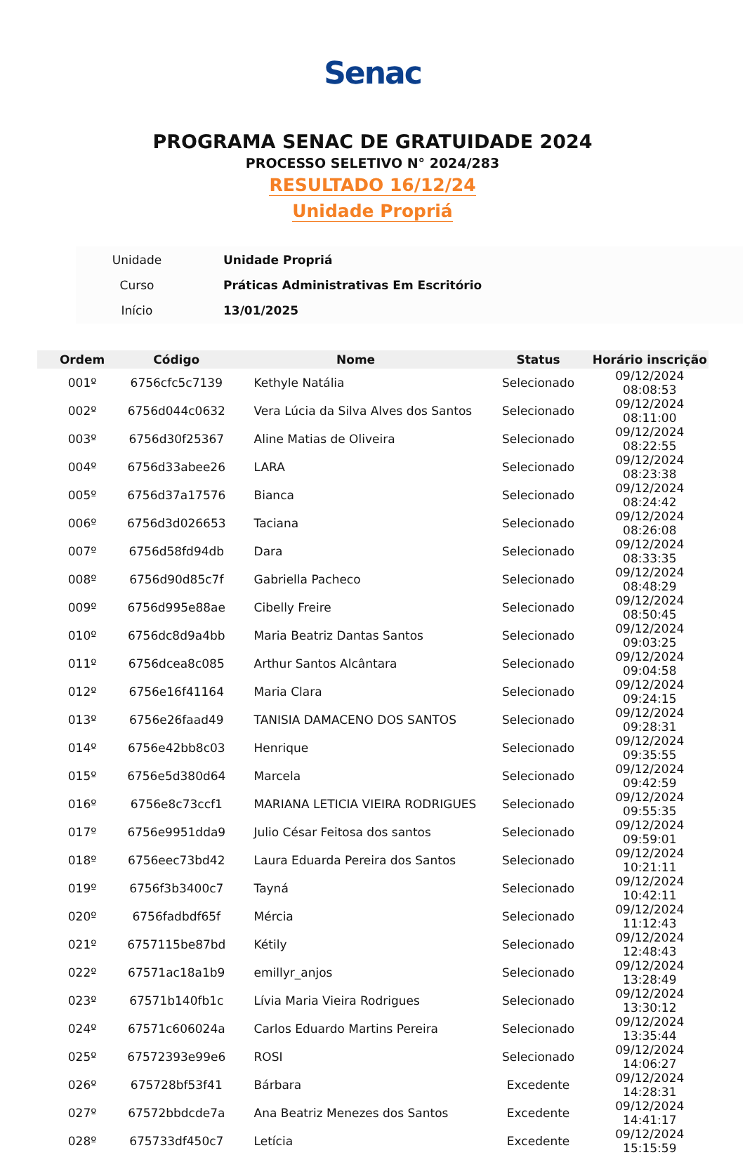Senac
PROGRAMA SENAC DE GRATUIDADE 2024
PROCESSO SELETIVO N° 2024/283
RESULTADO 16/12/24
Unidade Propriá
| Unidade | Unidade Propriá |
| Curso | Práticas Administrativas Em Escritório |
| Início | 13/01/2025 |
| Ordem | Código | Nome | Status | Horário inscrição |
| --- | --- | --- | --- | --- |
| 001º | 6756cfc5c7139 | Kethyle Natália | Selecionado | 09/12/2024 08:08:53 |
| 002º | 6756d044c0632 | Vera Lúcia da Silva Alves dos Santos | Selecionado | 09/12/2024 08:11:00 |
| 003º | 6756d30f25367 | Aline Matias de Oliveira | Selecionado | 09/12/2024 08:22:55 |
| 004º | 6756d33abee26 | LARA | Selecionado | 09/12/2024 08:23:38 |
| 005º | 6756d37a17576 | Bianca | Selecionado | 09/12/2024 08:24:42 |
| 006º | 6756d3d026653 | Taciana | Selecionado | 09/12/2024 08:26:08 |
| 007º | 6756d58fd94db | Dara | Selecionado | 09/12/2024 08:33:35 |
| 008º | 6756d90d85c7f | Gabriella Pacheco | Selecionado | 09/12/2024 08:48:29 |
| 009º | 6756d995e88ae | Cibelly Freire | Selecionado | 09/12/2024 08:50:45 |
| 010º | 6756dc8d9a4bb | Maria Beatriz Dantas Santos | Selecionado | 09/12/2024 09:03:25 |
| 011º | 6756dcea8c085 | Arthur Santos Alcântara | Selecionado | 09/12/2024 09:04:58 |
| 012º | 6756e16f41164 | Maria Clara | Selecionado | 09/12/2024 09:24:15 |
| 013º | 6756e26faad49 | TANISIA DAMACENO DOS SANTOS | Selecionado | 09/12/2024 09:28:31 |
| 014º | 6756e42bb8c03 | Henrique | Selecionado | 09/12/2024 09:35:55 |
| 015º | 6756e5d380d64 | Marcela | Selecionado | 09/12/2024 09:42:59 |
| 016º | 6756e8c73ccf1 | MARIANA LETICIA VIEIRA RODRIGUES | Selecionado | 09/12/2024 09:55:35 |
| 017º | 6756e9951dda9 | Julio César Feitosa dos santos | Selecionado | 09/12/2024 09:59:01 |
| 018º | 6756eec73bd42 | Laura Eduarda Pereira dos Santos | Selecionado | 09/12/2024 10:21:11 |
| 019º | 6756f3b3400c7 | Tayná | Selecionado | 09/12/2024 10:42:11 |
| 020º | 6756fadbdf65f | Mércia | Selecionado | 09/12/2024 11:12:43 |
| 021º | 6757115be87bd | Kétily | Selecionado | 09/12/2024 12:48:43 |
| 022º | 67571ac18a1b9 | emillyr_anjos | Selecionado | 09/12/2024 13:28:49 |
| 023º | 67571b140fb1c | Lívia Maria Vieira Rodrigues | Selecionado | 09/12/2024 13:30:12 |
| 024º | 67571c606024a | Carlos Eduardo Martins Pereira | Selecionado | 09/12/2024 13:35:44 |
| 025º | 67572393e99e6 | ROSI | Selecionado | 09/12/2024 14:06:27 |
| 026º | 675728bf53f41 | Bárbara | Excedente | 09/12/2024 14:28:31 |
| 027º | 67572bbdcde7a | Ana Beatriz Menezes dos Santos | Excedente | 09/12/2024 14:41:17 |
| 028º | 675733df450c7 | Letícia | Excedente | 09/12/2024 15:15:59 |